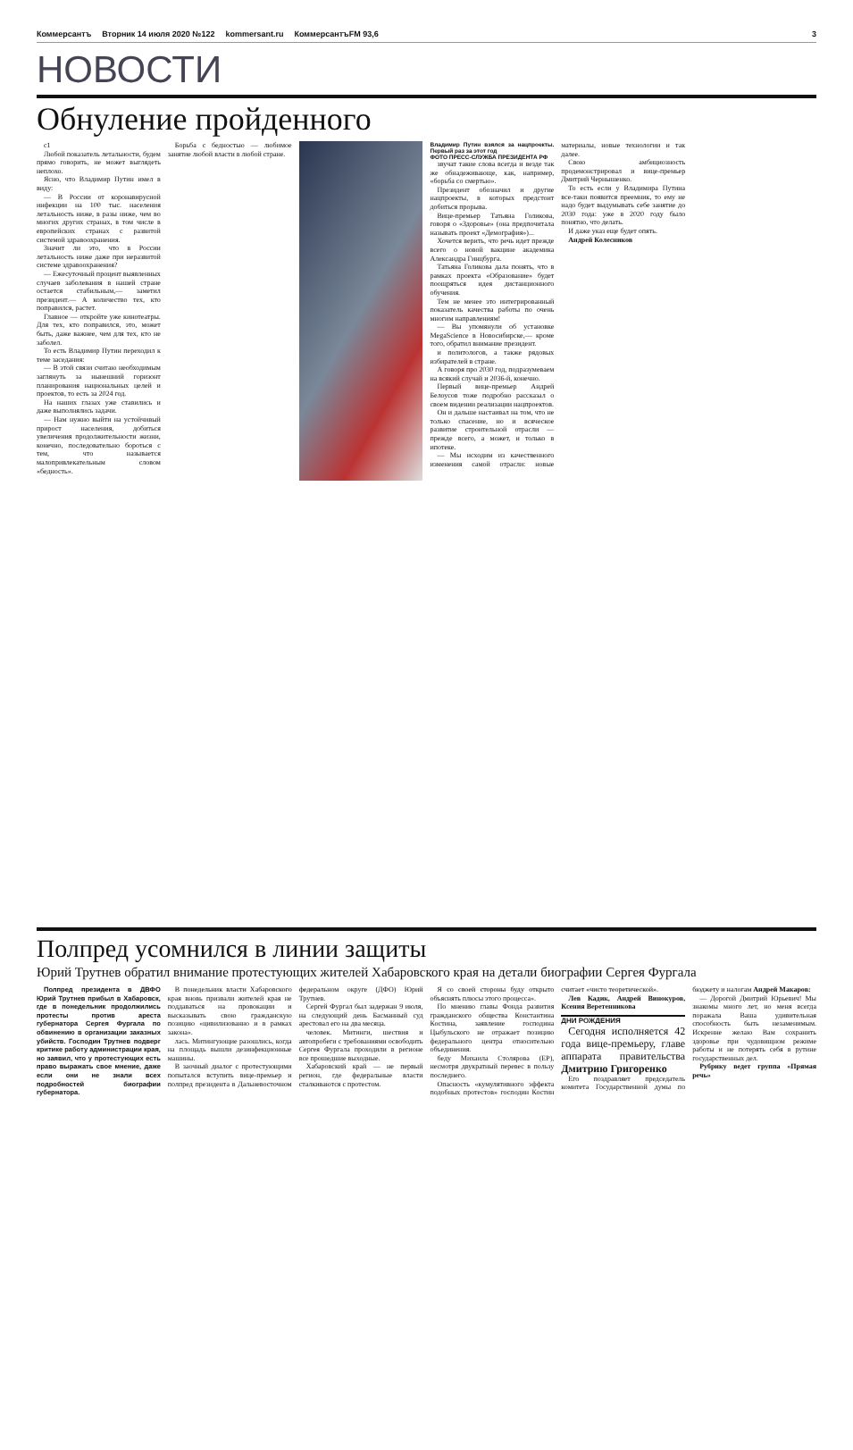Коммерсантъ Вторник 14 июля 2020 №122 kommersant.ru КоммерсантъFM 93,6 3
НОВОСТИ
Обнуление пройденного
с1
Любой показатель летальности, будем прямо говорить, не может выглядеть неплохо.
Ясно, что Владимир Путин имел в виду:
— В России от коронавирусной инфекции на 100 тыс. населения летальность ниже, в разы ниже, чем во многих других странах, в том числе в европейских странах с развитой системой здравоохранения.
Значит ли это, что в России летальность ниже даже при неразвитой системе здравоохранения?
— Ежесуточный процент выявленных случаев заболевания в нашей стране остается стабильным,— заметил президент.— А количество тех, кто поправился, растет.
Главное — откройте уже кинотеатры. Для тех, кто поправился, это, может быть, даже важнее, чем для тех, кто не заболел.
То есть Владимир Путин переходил к теме заседания:
— В этой связи считаю необходимым заглянуть за нынешний горизонт планирования национальных целей и проектов, то есть за 2024 год.
На наших глазах уже ставились и даже выполнялись задачи.
— Нам нужно выйти на устойчивый прирост населения, добиться увеличения продолжительности жизни, конечно, последовательно бороться с тем, что называется малопривлекательным словом «бедность».
Борьба с бедностью — любимое занятие любой власти в любой стране.
Владимир Путин взялся за нацпроекты. Первый раз за этот год
ФОТО ПРЕСС-СЛУЖБА ПРЕЗИДЕНТА РФ
звучат такие слова всегда и везде так же обнадеживающе, как, например, «борьба со смертью».
Президент обозначил и другие нацпроекты, в которых предстоит добиться прорыва.
Вице-премьер Татьяна Голикова, говоря о «Здоровье» (она предпочитала называть проект «Демография»)...
Хочется верить, что речь идет прежде всего о новой вакцине академика Александра Гинцбурга.
Татьяна Голикова дала понять, что в рамках проекта «Образование» будет поощряться идея дистанционного обучения.
Тем не менее это интегрированный показатель качества работы по очень многим направлениям!
— Вы упомянули об установке MegaScience в Новосибирске,— кроме того, обратил внимание президент.
и политологов, а также рядовых избирателей в стране.
А говоря про 2030 год, подразумеваем на всякий случай и 2036-й, конечно.
Первый вице-премьер Андрей Белоусов тоже подробно рассказал о своем видении реализации нацпроектов.
Он и дальше настаивал на том, что не только спасение, но и всяческое развитие строительной отрасли — прежде всего, а может, и только в ипотеке.
— Мы исходим из качественного изменения самой отрасли: новые материалы, новые технологии и так далее.
Свою амбициозность продемонстрировал и вице-премьер Дмитрий Чернышенко.
То есть если у Владимира Путина все-таки появится преемник, то ему не надо будет выдумывать себе занятие до 2030 года: уже в 2020 году было понятно, что делать.
И даже указ еще будет опять.
Андрей Колесников
Полпред усомнился в линии защиты
Юрий Трутнев обратил внимание протестующих жителей Хабаровского края на детали биографии Сергея Фургала
Полпред президента в ДВФО Юрий Трутнев прибыл в Хабаровск, где в понедельник продолжились протесты против ареста губернатора Сергея Фургала по обвинению в организации заказных убийств. Господин Трутнев подверг критике работу администрации края, но заявил, что у протестующих есть право выражать свое мнение, даже если они не знали всех подробностей биографии губернатора.
В понедельник власти Хабаровского края вновь призвали жителей края не поддаваться на провокации и высказывать свою гражданскую позицию «цивилизованно и в рамках закона».
лась. Митингующие разошлись, когда на площадь вышли дезинфекционные машины.
В заочный диалог с протестующими попытался вступить вице-премьер и полпред президента в Дальневосточном федеральном округе (ДФО) Юрий Трутнев.
Сергей Фургал был задержан 9 июля, на следующий день Басманный суд арестовал его на два месяца.
человек. Митинги, шествия и автопробеги с требованиями освободить Сергея Фургала проходили в регионе все прошедшие выходные.
Хабаровский край — не первый регион, где федеральные власти сталкиваются с протестом.
Я со своей стороны буду открыто объяснять плюсы этого процесса».
По мнению главы Фонда развития гражданского общества Константина Костина, заявление господина Цыбульского не отражает позицию федерального центра относительно объединения.
беду Михаила Столярова (ЕР), несмотря двукратный перевес в пользу последнего.
Опасность «кумулятивного эффекта подобных протестов» господин Костин считает «чисто теоретической».
Лев Кадик, Андрей Винокуров, Ксения Веретенникова
ДНИ РОЖДЕНИЯ
Сегодня исполняется 42 года вице-премьеру, главе аппарата правительства Дмитрию Григоренко
Его поздравляет председатель комитета Государственной думы по бюджету и налогам Андрей Макаров:
— Дорогой Дмитрий Юрьевич! Мы знакомы много лет, но меня всегда поражала Ваша удивительная способность быть незаменимым. Искренне желаю Вам сохранить здоровье при чудовищном режиме работы и не потерять себя в рутине государственных дел.
Рубрику ведет группа «Прямая речь»